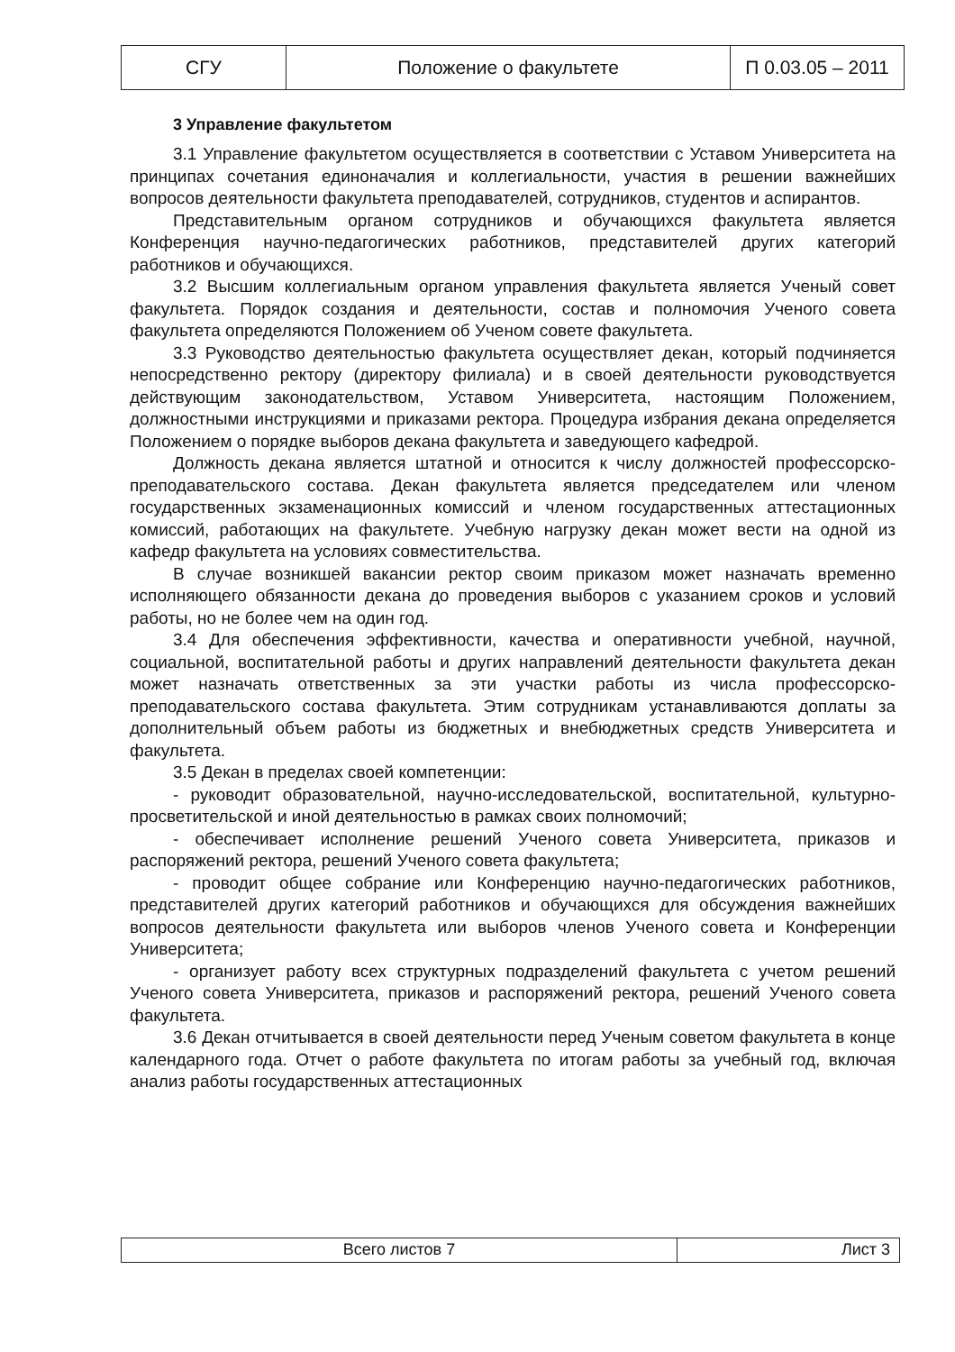| СГУ | Положение о факультете | П 0.03.05 – 2011 |
3 Управление факультетом
3.1 Управление факультетом осуществляется в соответствии с Уставом Университета на принципах сочетания единоначалия и коллегиальности, участия в решении важнейших вопросов деятельности факультета преподавателей, сотрудников, студентов и аспирантов.
Представительным органом сотрудников и обучающихся факультета является Конференция научно-педагогических работников, представителей других категорий работников и обучающихся.
3.2 Высшим коллегиальным органом управления факультета является Ученый совет факультета. Порядок создания и деятельности, состав и полномочия Ученого совета факультета определяются Положением об Ученом совете факультета.
3.3 Руководство деятельностью факультета осуществляет декан, который подчиняется непосредственно ректору (директору филиала) и в своей деятельности руководствуется действующим законодательством, Уставом Университета, настоящим Положением, должностными инструкциями и приказами ректора. Процедура избрания декана определяется Положением о порядке выборов декана факультета и заведующего кафедрой.
Должность декана является штатной и относится к числу должностей профессорско-преподавательского состава. Декан факультета является председателем или членом государственных экзаменационных комиссий и членом государственных аттестационных комиссий, работающих на факультете. Учебную нагрузку декан может вести на одной из кафедр факультета на условиях совместительства.
В случае возникшей вакансии ректор своим приказом может назначать временно исполняющего обязанности декана до проведения выборов с указанием сроков и условий работы, но не более чем на один год.
3.4 Для обеспечения эффективности, качества и оперативности учебной, научной, социальной, воспитательной работы и других направлений деятельности факультета декан может назначать ответственных за эти участки работы из числа профессорско-преподавательского состава факультета. Этим сотрудникам устанавливаются доплаты за дополнительный объем работы из бюджетных и внебюджетных средств Университета и факультета.
3.5 Декан в пределах своей компетенции:
- руководит образовательной, научно-исследовательской, воспитательной, культурно-просветительской и иной деятельностью в рамках своих полномочий;
- обеспечивает исполнение решений Ученого совета Университета, приказов и распоряжений ректора, решений Ученого совета факультета;
- проводит общее собрание или Конференцию научно-педагогических работников, представителей других категорий работников и обучающихся для обсуждения важнейших вопросов деятельности факультета или выборов членов Ученого совета и Конференции Университета;
- организует работу всех структурных подразделений факультета с учетом решений Ученого совета Университета, приказов и распоряжений ректора, решений Ученого совета факультета.
3.6 Декан отчитывается в своей деятельности перед Ученым советом факультета в конце календарного года. Отчет о работе факультета по итогам работы за учебный год, включая анализ работы государственных аттестационных
| Всего листов 7 | Лист 3 |